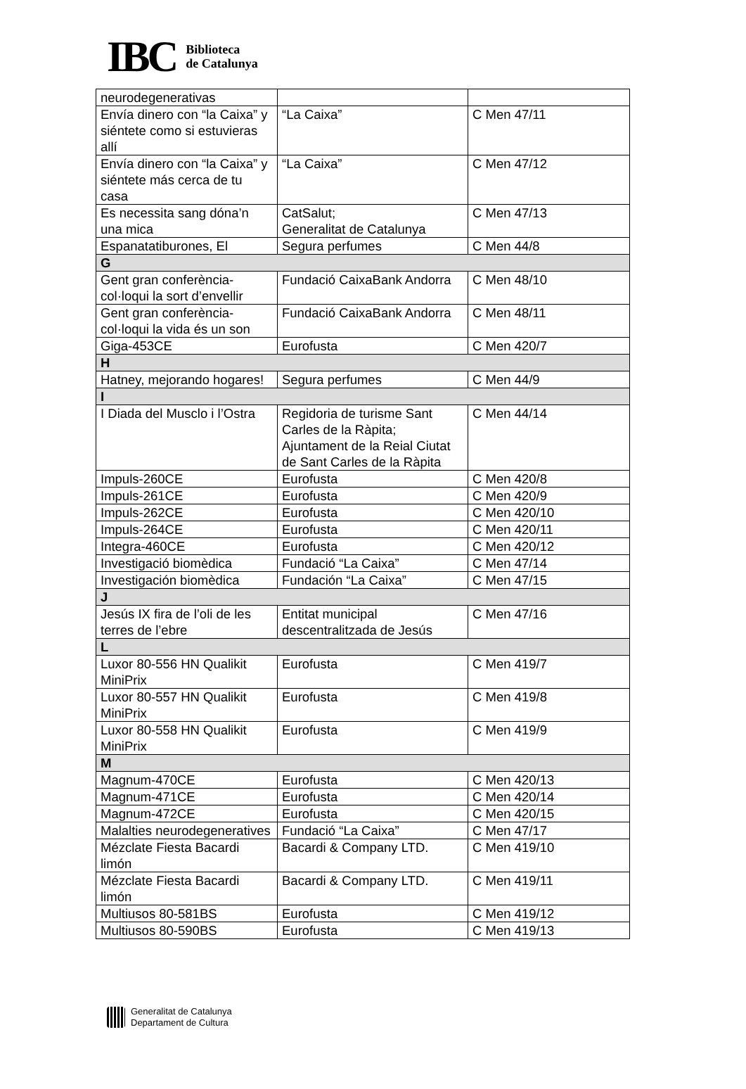IBC
Biblioteca
de Catalunya
| neurodegenerativas | | |
| Envía dinero con “la Caixa” y siéntete como si estuvieras allí | “La Caixa” | C Men 47/11 |
| Envía dinero con “la Caixa” y siéntete más cerca de tu casa | “La Caixa” | C Men 47/12 |
| Es necessita sang dóna’n una mica | CatSalut; Generalitat de Catalunya | C Men 47/13 |
| Espanatatiburones, El | Segura perfumes | C Men 44/8 |
| G | | |
| Gent gran conferència-col·loqui la sort d’envellir | Fundació CaixaBank Andorra | C Men 48/10 |
| Gent gran conferència-col·loqui la vida és un son | Fundació CaixaBank Andorra | C Men 48/11 |
| Giga-453CE | Eurofusta | C Men 420/7 |
| H | | |
| Hatney, mejorando hogares! | Segura perfumes | C Men 44/9 |
| I | | |
| I Diada del Musclo i l’Ostra | Regidoria de turisme Sant Carles de la Ràpita; Ajuntament de la Reial Ciutat de Sant Carles de la Ràpita | C Men 44/14 |
| Impuls-260CE | Eurofusta | C Men 420/8 |
| Impuls-261CE | Eurofusta | C Men 420/9 |
| Impuls-262CE | Eurofusta | C Men 420/10 |
| Impuls-264CE | Eurofusta | C Men 420/11 |
| Integra-460CE | Eurofusta | C Men 420/12 |
| Investigació biomèdica | Fundació “La Caixa” | C Men 47/14 |
| Investigación biomèdica | Fundación “La Caixa” | C Men 47/15 |
| J | | |
| Jesús IX fira de l’oli de les terres de l’ebre | Entitat municipal descentralitzada de Jesús | C Men 47/16 |
| L | | |
| Luxor 80-556 HN Qualikit MiniPrix | Eurofusta | C Men 419/7 |
| Luxor 80-557 HN Qualikit MiniPrix | Eurofusta | C Men 419/8 |
| Luxor 80-558 HN Qualikit MiniPrix | Eurofusta | C Men 419/9 |
| M | | |
| Magnum-470CE | Eurofusta | C Men 420/13 |
| Magnum-471CE | Eurofusta | C Men 420/14 |
| Magnum-472CE | Eurofusta | C Men 420/15 |
| Malalties neurodegeneratives | Fundació “La Caixa” | C Men 47/17 |
| Mézclate Fiesta Bacardi limón | Bacardi & Company LTD. | C Men 419/10 |
| Mézclate Fiesta Bacardi limón | Bacardi & Company LTD. | C Men 419/11 |
| Multiusos 80-581BS | Eurofusta | C Men 419/12 |
| Multiusos 80-590BS | Eurofusta | C Men 419/13 |
Generalitat de Catalunya
Departament de Cultura